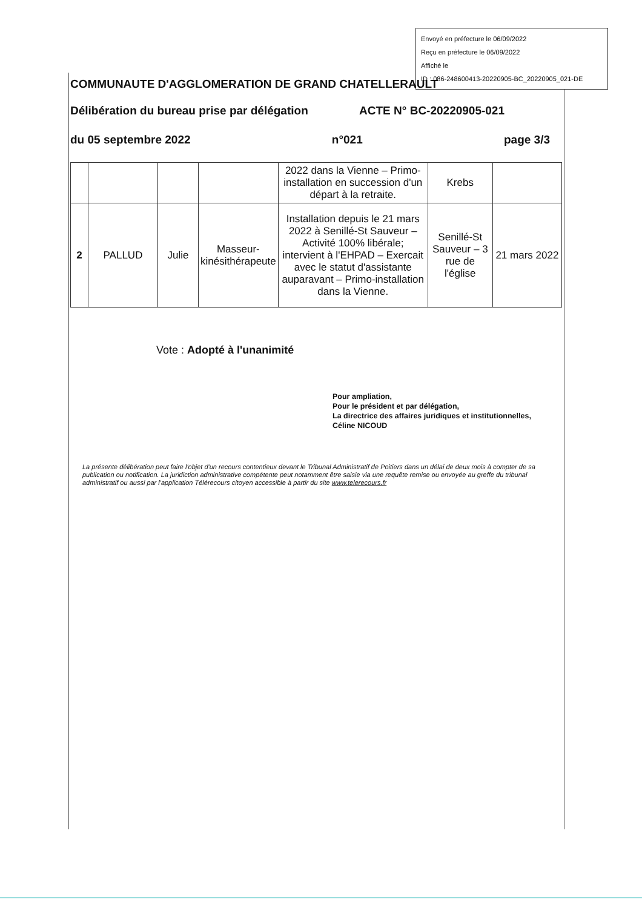Envoyé en préfecture le 06/09/2022
Reçu en préfecture le 06/09/2022
Affiché le
ID : 086-248600413-20220905-BC_20220905_021-DE
COMMUNAUTE D'AGGLOMERATION DE GRAND CHATELLERAULT
Délibération du bureau prise par délégation ACTE N° BC-20220905-021
du 05 septembre 2022 n°021 page 3/3
| | | | | 2022 dans la Vienne – Primo-installation en succession d'un départ à la retraite. | Krebs | |
| 2 | PALLUD | Julie | Masseur-kinésithérapeute | Installation depuis le 21 mars 2022 à Senillé-St Sauveur – Activité 100% libérale; intervient à l'EHPAD – Exercait avec le statut d'assistante auparavant – Primo-installation dans la Vienne. | Senillé-St Sauveur – 3 rue de l'église | 21 mars 2022 |
Vote : Adopté à l'unanimité
Pour ampliation,
Pour le président et par délégation,
La directrice des affaires juridiques et institutionnelles,
Céline NICOUD
La présente délibération peut faire l'objet d'un recours contentieux devant le Tribunal Administratif de Poitiers dans un délai de deux mois à compter de sa publication ou notification. La juridiction administrative compétente peut notamment être saisie via une requête remise ou envoyée au greffe du tribunal administratif ou aussi par l'application Télérecours citoyen accessible à partir du site www.telerecours.fr